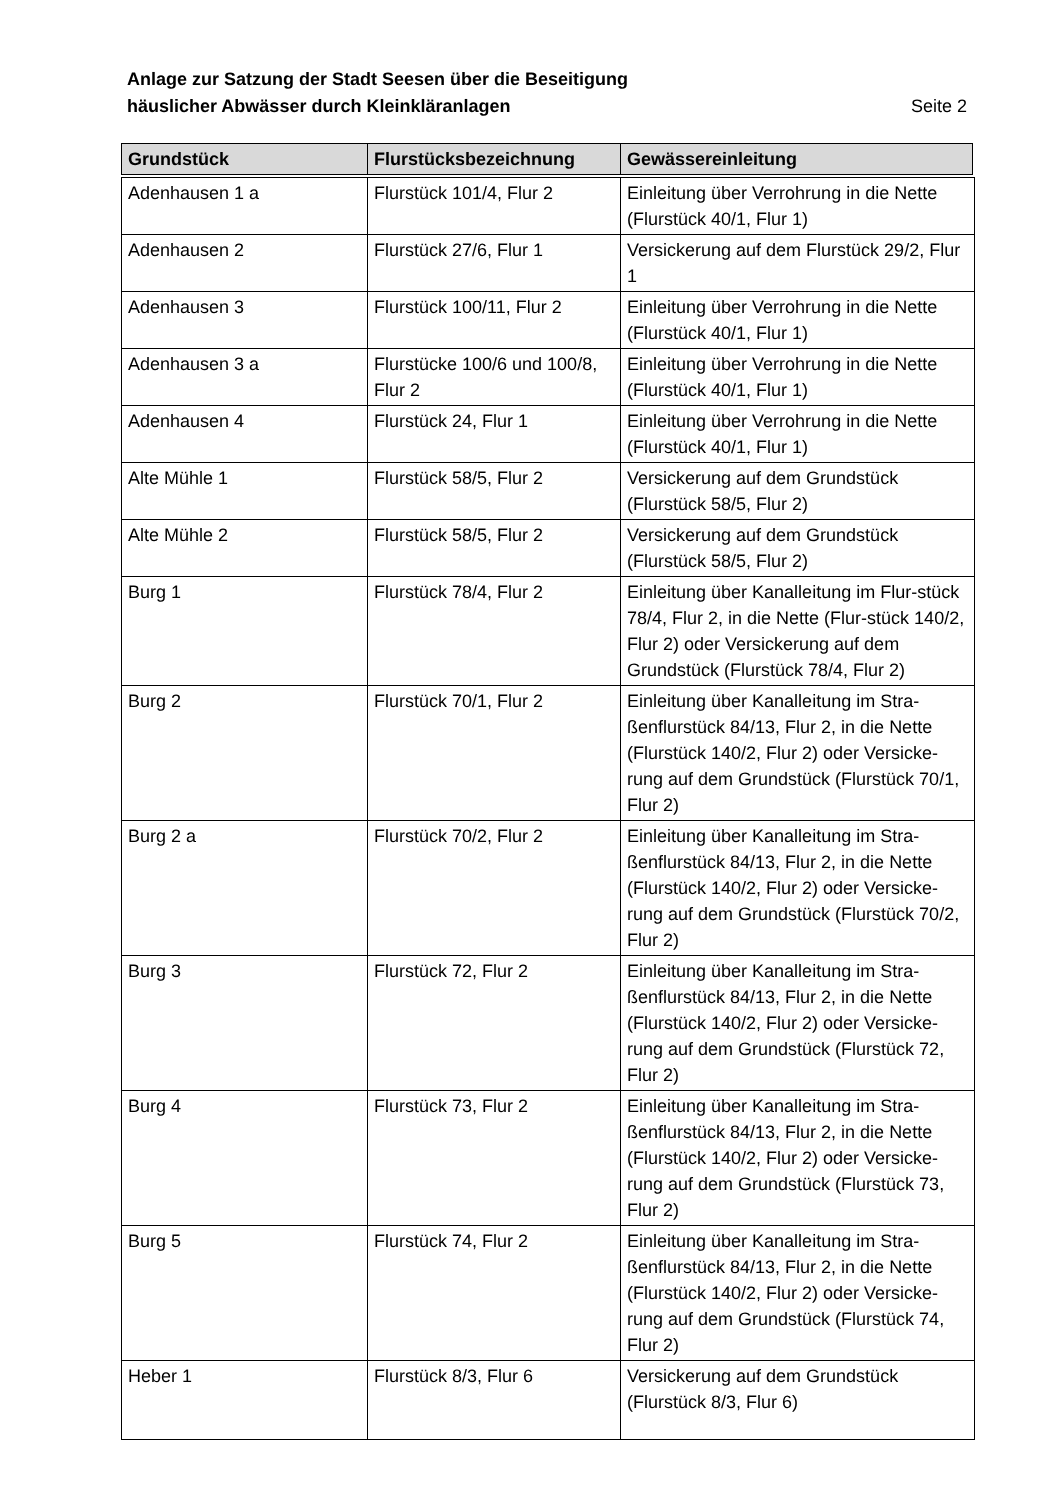Anlage zur Satzung der Stadt Seesen über die Beseitigung
häuslicher Abwässer durch Kleinkläranlagen Seite 2
| Grundstück | Flurstücksbezeichnung | Gewässereinleitung |
| --- | --- | --- |
| Adenhausen 1 a | Flurstück 101/4, Flur 2 | Einleitung über Verrohrung in die Nette (Flurstück 40/1, Flur 1) |
| Adenhausen 2 | Flurstück 27/6, Flur 1 | Versickerung auf dem Flurstück 29/2, Flur 1 |
| Adenhausen 3 | Flurstück 100/11, Flur 2 | Einleitung über Verrohrung in die Nette (Flurstück 40/1, Flur 1) |
| Adenhausen 3 a | Flurstücke 100/6 und 100/8, Flur 2 | Einleitung über Verrohrung in die Nette (Flurstück 40/1, Flur 1) |
| Adenhausen 4 | Flurstück 24, Flur 1 | Einleitung über Verrohrung in die Nette (Flurstück 40/1, Flur 1) |
| Alte Mühle 1 | Flurstück 58/5, Flur 2 | Versickerung auf dem Grundstück (Flurstück 58/5, Flur 2) |
| Alte Mühle 2 | Flurstück 58/5, Flur 2 | Versickerung auf dem Grundstück (Flurstück 58/5, Flur 2) |
| Burg 1 | Flurstück 78/4, Flur 2 | Einleitung über Kanalleitung im Flur-stück 78/4, Flur 2, in die Nette (Flur-stück 140/2, Flur 2) oder Versickerung auf dem Grundstück (Flurstück 78/4, Flur 2) |
| Burg 2 | Flurstück 70/1, Flur 2 | Einleitung über Kanalleitung im Stra-ßenflurstück 84/13, Flur 2, in die Nette (Flurstück 140/2, Flur 2) oder Versicke-rung auf dem Grundstück (Flurstück 70/1, Flur 2) |
| Burg 2 a | Flurstück 70/2, Flur 2 | Einleitung über Kanalleitung im Stra-ßenflurstück 84/13, Flur 2, in die Nette (Flurstück 140/2, Flur 2) oder Versicke-rung auf dem Grundstück (Flurstück 70/2, Flur 2) |
| Burg 3 | Flurstück 72, Flur 2 | Einleitung über Kanalleitung im Stra-ßenflurstück 84/13, Flur 2, in die Nette (Flurstück 140/2, Flur 2) oder Versicke-rung auf dem Grundstück (Flurstück 72, Flur 2) |
| Burg 4 | Flurstück 73, Flur 2 | Einleitung über Kanalleitung im Stra-ßenflurstück 84/13, Flur 2, in die Nette (Flurstück 140/2, Flur 2) oder Versicke-rung auf dem Grundstück (Flurstück 73, Flur 2) |
| Burg 5 | Flurstück 74, Flur 2 | Einleitung über Kanalleitung im Stra-ßenflurstück 84/13, Flur 2, in die Nette (Flurstück 140/2, Flur 2) oder Versicke-rung auf dem Grundstück (Flurstück 74, Flur 2) |
| Heber 1 | Flurstück 8/3, Flur 6 | Versickerung auf dem Grundstück (Flurstück 8/3, Flur 6) |